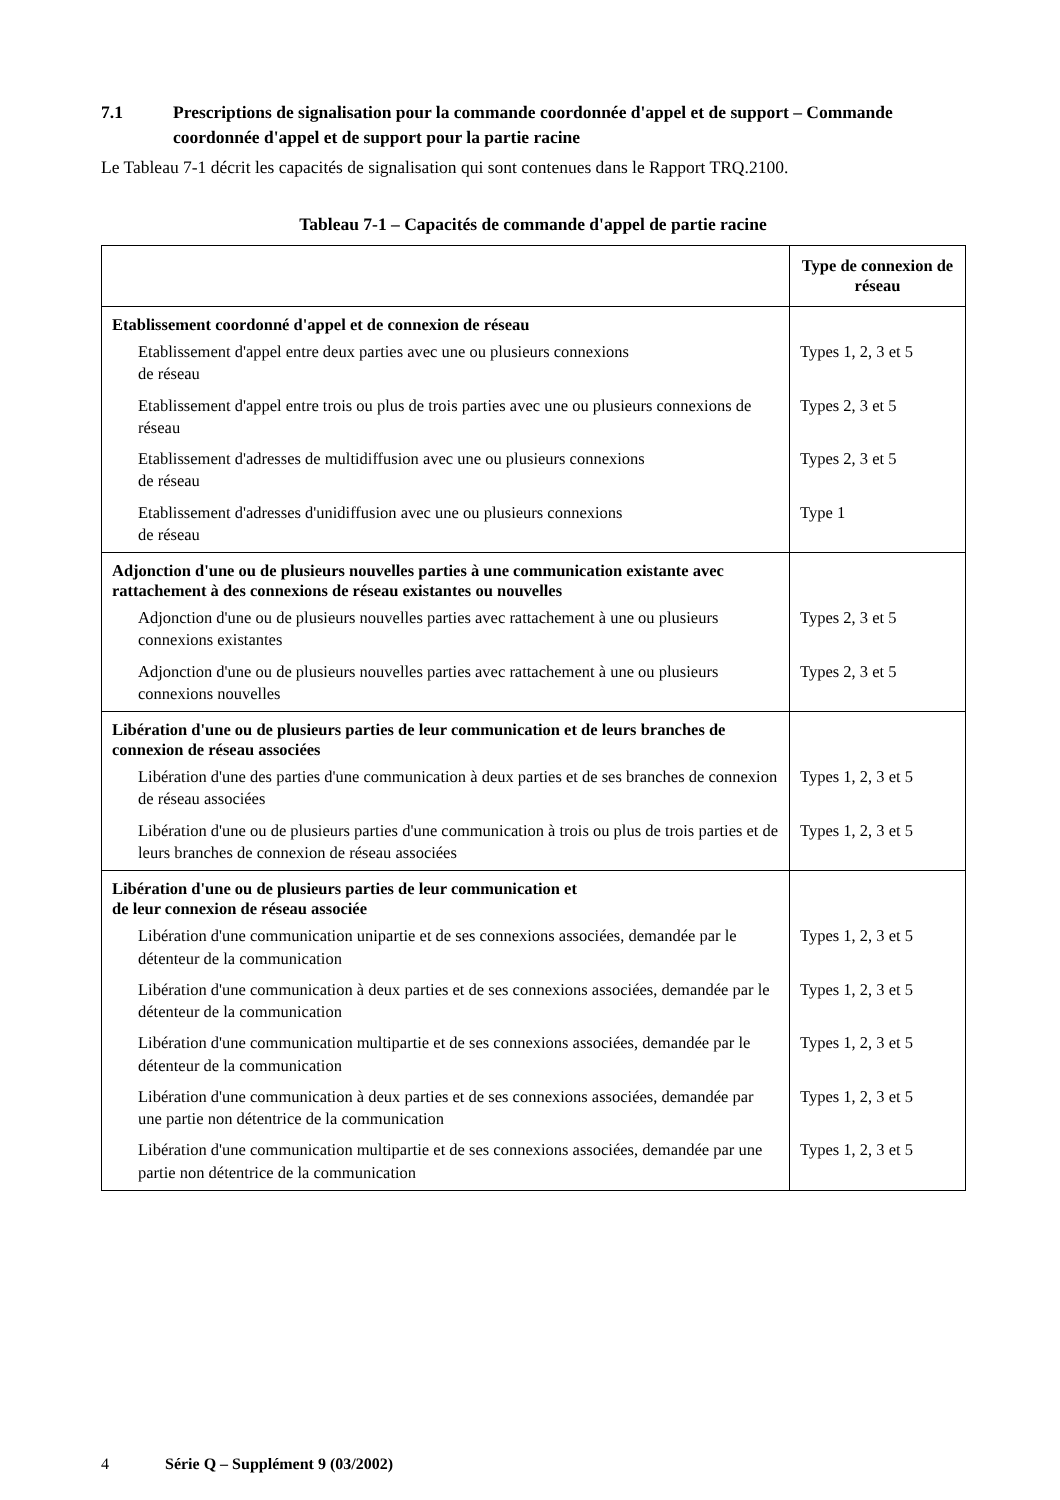7.1 Prescriptions de signalisation pour la commande coordonnée d'appel et de support – Commande coordonnée d'appel et de support pour la partie racine
Le Tableau 7-1 décrit les capacités de signalisation qui sont contenues dans le Rapport TRQ.2100.
Tableau 7-1 – Capacités de commande d'appel de partie racine
| | Type de connexion de réseau |
| --- | --- |
| Etablissement coordonné d'appel et de connexion de réseau | |
| Etablissement d'appel entre deux parties avec une ou plusieurs connexions de réseau | Types 1, 2, 3 et 5 |
| Etablissement d'appel entre trois ou plus de trois parties avec une ou plusieurs connexions de réseau | Types 2, 3 et 5 |
| Etablissement d'adresses de multidiffusion avec une ou plusieurs connexions de réseau | Types 2, 3 et 5 |
| Etablissement d'adresses d'unidiffusion avec une ou plusieurs connexions de réseau | Type 1 |
| Adjonction d'une ou de plusieurs nouvelles parties à une communication existante avec rattachement à des connexions de réseau existantes ou nouvelles | |
| Adjonction d'une ou de plusieurs nouvelles parties avec rattachement à une ou plusieurs connexions existantes | Types 2, 3 et 5 |
| Adjonction d'une ou de plusieurs nouvelles parties avec rattachement à une ou plusieurs connexions nouvelles | Types 2, 3 et 5 |
| Libération d'une ou de plusieurs parties de leur communication et de leurs branches de connexion de réseau associées | |
| Libération d'une des parties d'une communication à deux parties et de ses branches de connexion de réseau associées | Types 1, 2, 3 et 5 |
| Libération d'une ou de plusieurs parties d'une communication à trois ou plus de trois parties et de leurs branches de connexion de réseau associées | Types 1, 2, 3 et 5 |
| Libération d'une ou de plusieurs parties de leur communication et de leur connexion de réseau associée | |
| Libération d'une communication unipartie et de ses connexions associées, demandée par le détenteur de la communication | Types 1, 2, 3 et 5 |
| Libération d'une communication à deux parties et de ses connexions associées, demandée par le détenteur de la communication | Types 1, 2, 3 et 5 |
| Libération d'une communication multipartie et de ses connexions associées, demandée par le détenteur de la communication | Types 1, 2, 3 et 5 |
| Libération d'une communication à deux parties et de ses connexions associées, demandée par une partie non détentrice de la communication | Types 1, 2, 3 et 5 |
| Libération d'une communication multipartie et de ses connexions associées, demandée par une partie non détentrice de la communication | Types 1, 2, 3 et 5 |
4 Série Q – Supplément 9 (03/2002)